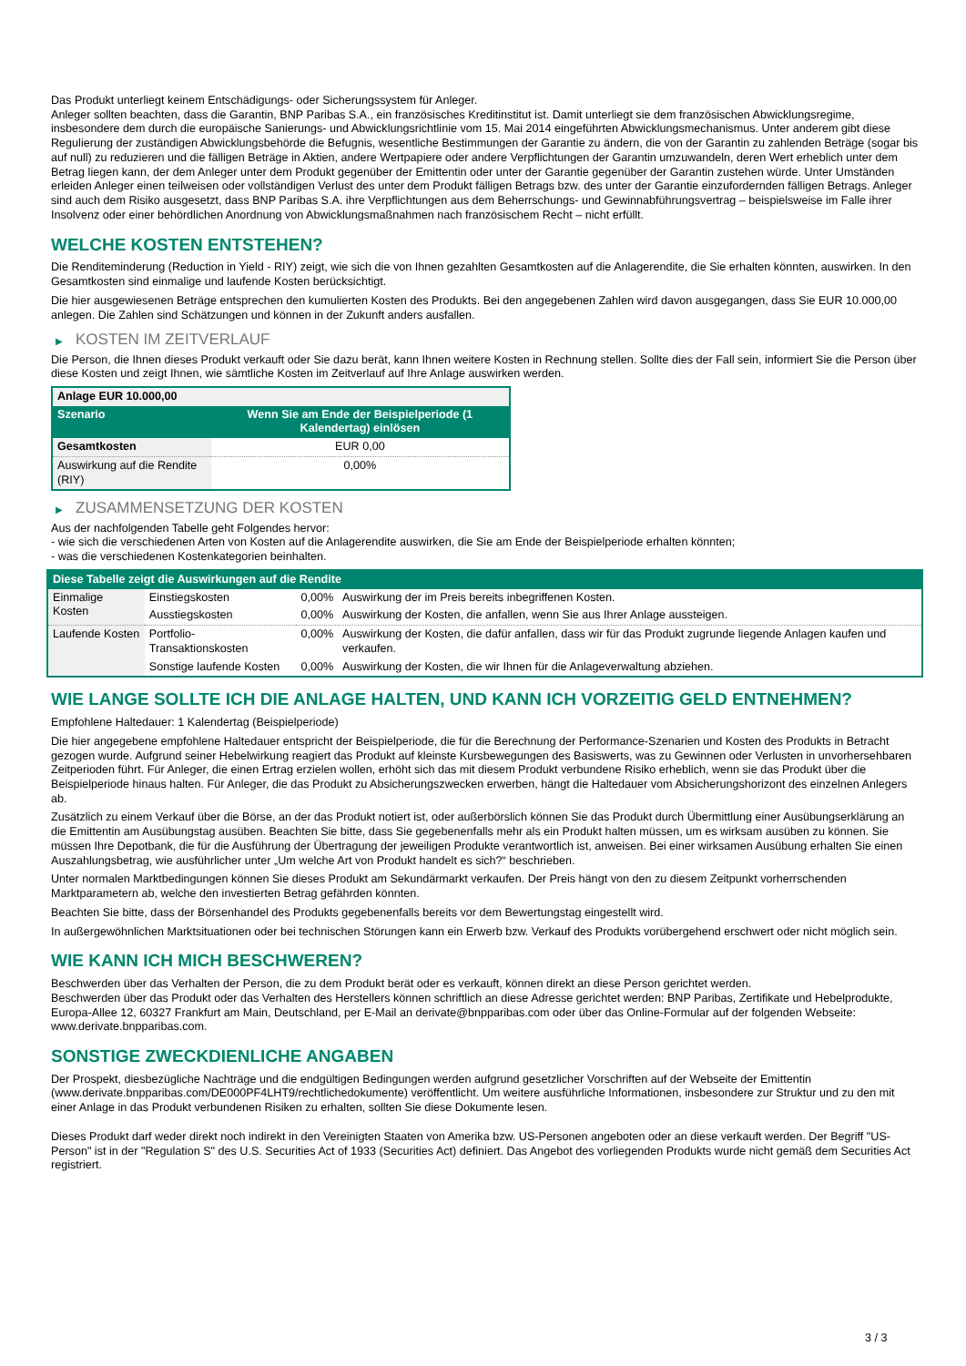Das Produkt unterliegt keinem Entschädigungs- oder Sicherungssystem für Anleger.
Anleger sollten beachten, dass die Garantin, BNP Paribas S.A., ein französisches Kreditinstitut ist. Damit unterliegt sie dem französischen Abwicklungsregime, insbesondere dem durch die europäische Sanierungs- und Abwicklungsrichtlinie vom 15. Mai 2014 eingeführten Abwicklungsmechanismus. Unter anderem gibt diese Regulierung der zuständigen Abwicklungsbehörde die Befugnis, wesentliche Bestimmungen der Garantie zu ändern, die von der Garantin zu zahlenden Beträge (sogar bis auf null) zu reduzieren und die fälligen Beträge in Aktien, andere Wertpapiere oder andere Verpflichtungen der Garantin umzuwandeln, deren Wert erheblich unter dem Betrag liegen kann, der dem Anleger unter dem Produkt gegenüber der Emittentin oder unter der Garantie gegenüber der Garantin zustehen würde. Unter Umständen erleiden Anleger einen teilweisen oder vollständigen Verlust des unter dem Produkt fälligen Betrags bzw. des unter der Garantie einzufordernden fälligen Betrags. Anleger sind auch dem Risiko ausgesetzt, dass BNP Paribas S.A. ihre Verpflichtungen aus dem Beherrschungs- und Gewinnabführungsvertrag – beispielsweise im Falle ihrer Insolvenz oder einer behördlichen Anordnung von Abwicklungsmaßnahmen nach französischem Recht – nicht erfüllt.
WELCHE KOSTEN ENTSTEHEN?
Die Renditeminderung (Reduction in Yield - RIY) zeigt, wie sich die von Ihnen gezahlten Gesamtkosten auf die Anlagerendite, die Sie erhalten könnten, auswirken. In den Gesamtkosten sind einmalige und laufende Kosten berücksichtigt.
Die hier ausgewiesenen Beträge entsprechen den kumulierten Kosten des Produkts. Bei den angegebenen Zahlen wird davon ausgegangen, dass Sie EUR 10.000,00 anlegen. Die Zahlen sind Schätzungen und können in der Zukunft anders ausfallen.
▶ KOSTEN IM ZEITVERLAUF
Die Person, die Ihnen dieses Produkt verkauft oder Sie dazu berät, kann Ihnen weitere Kosten in Rechnung stellen. Sollte dies der Fall sein, informiert Sie die Person über diese Kosten und zeigt Ihnen, wie sämtliche Kosten im Zeitverlauf auf Ihre Anlage auswirken werden.
| Anlage EUR 10.000,00 | |
| --- | --- |
| Szenario | Wenn Sie am Ende der Beispielperiode (1 Kalendertag) einlösen |
| Gesamtkosten | EUR 0,00 |
| Auswirkung auf die Rendite (RIY) | 0,00% |
▶ ZUSAMMENSETZUNG DER KOSTEN
Aus der nachfolgenden Tabelle geht Folgendes hervor:
- wie sich die verschiedenen Arten von Kosten auf die Anlagerendite auswirken, die Sie am Ende der Beispielperiode erhalten könnten;
- was die verschiedenen Kostenkategorien beinhalten.
| Diese Tabelle zeigt die Auswirkungen auf die Rendite | | | |
| --- | --- | --- | --- |
| Einmalige Kosten | Einstiegskosten | 0,00% | Auswirkung der im Preis bereits inbegriffenen Kosten. |
| | Ausstiegskosten | 0,00% | Auswirkung der Kosten, die anfallen, wenn Sie aus Ihrer Anlage aussteigen. |
| Laufende Kosten | Portfolio-Transaktionskosten | 0,00% | Auswirkung der Kosten, die dafür anfallen, dass wir für das Produkt zugrunde liegende Anlagen kaufen und verkaufen. |
| | Sonstige laufende Kosten | 0,00% | Auswirkung der Kosten, die wir Ihnen für die Anlageverwaltung abziehen. |
WIE LANGE SOLLTE ICH DIE ANLAGE HALTEN, UND KANN ICH VORZEITIG GELD ENTNEHMEN?
Empfohlene Haltedauer: 1 Kalendertag (Beispielperiode)
Die hier angegebene empfohlene Haltedauer entspricht der Beispielperiode, die für die Berechnung der Performance-Szenarien und Kosten des Produkts in Betracht gezogen wurde. Aufgrund seiner Hebelwirkung reagiert das Produkt auf kleinste Kursbewegungen des Basiswerts, was zu Gewinnen oder Verlusten in unvorhersehbaren Zeitperioden führt. Für Anleger, die einen Ertrag erzielen wollen, erhöht sich das mit diesem Produkt verbundene Risiko erheblich, wenn sie das Produkt über die Beispielperiode hinaus halten. Für Anleger, die das Produkt zu Absicherungszwecken erwerben, hängt die Haltedauer vom Absicherungshorizont des einzelnen Anlegers ab.
Zusätzlich zu einem Verkauf über die Börse, an der das Produkt notiert ist, oder außerbörslich können Sie das Produkt durch Übermittlung einer Ausübungserklärung an die Emittentin am Ausübungstag ausüben. Beachten Sie bitte, dass Sie gegebenenfalls mehr als ein Produkt halten müssen, um es wirksam ausüben zu können. Sie müssen Ihre Depotbank, die für die Ausführung der Übertragung der jeweiligen Produkte verantwortlich ist, anweisen. Bei einer wirksamen Ausübung erhalten Sie einen Auszahlungsbetrag, wie ausführlicher unter „Um welche Art von Produkt handelt es sich?“ beschrieben.
Unter normalen Marktbedingungen können Sie dieses Produkt am Sekundärmarkt verkaufen. Der Preis hängt von den zu diesem Zeitpunkt vorherrschenden Marktparametern ab, welche den investierten Betrag gefährden könnten.
Beachten Sie bitte, dass der Börsenhandel des Produkts gegebenenfalls bereits vor dem Bewertungstag eingestellt wird.
In außergewöhnlichen Marktsituationen oder bei technischen Störungen kann ein Erwerb bzw. Verkauf des Produkts vorübergehend erschwert oder nicht möglich sein.
WIE KANN ICH MICH BESCHWEREN?
Beschwerden über das Verhalten der Person, die zu dem Produkt berät oder es verkauft, können direkt an diese Person gerichtet werden.
Beschwerden über das Produkt oder das Verhalten des Herstellers können schriftlich an diese Adresse gerichtet werden: BNP Paribas, Zertifikate und Hebelprodukte, Europa-Allee 12, 60327 Frankfurt am Main, Deutschland, per E-Mail an derivate@bnpparibas.com oder über das Online-Formular auf der folgenden Webseite: www.derivate.bnpparibas.com.
SONSTIGE ZWECKDIENLICHE ANGABEN
Der Prospekt, diesbezügliche Nachträge und die endgültigen Bedingungen werden aufgrund gesetzlicher Vorschriften auf der Webseite der Emittentin (www.derivate.bnpparibas.com/DE000PF4LHT9/rechtlichedokumente) veröffentlicht. Um weitere ausführliche Informationen, insbesondere zur Struktur und zu den mit einer Anlage in das Produkt verbundenen Risiken zu erhalten, sollten Sie diese Dokumente lesen.
Dieses Produkt darf weder direkt noch indirekt in den Vereinigten Staaten von Amerika bzw. US-Personen angeboten oder an diese verkauft werden. Der Begriff "US-Person" ist in der "Regulation S" des U.S. Securities Act of 1933 (Securities Act) definiert. Das Angebot des vorliegenden Produkts wurde nicht gemäß dem Securities Act registriert.
3 / 3